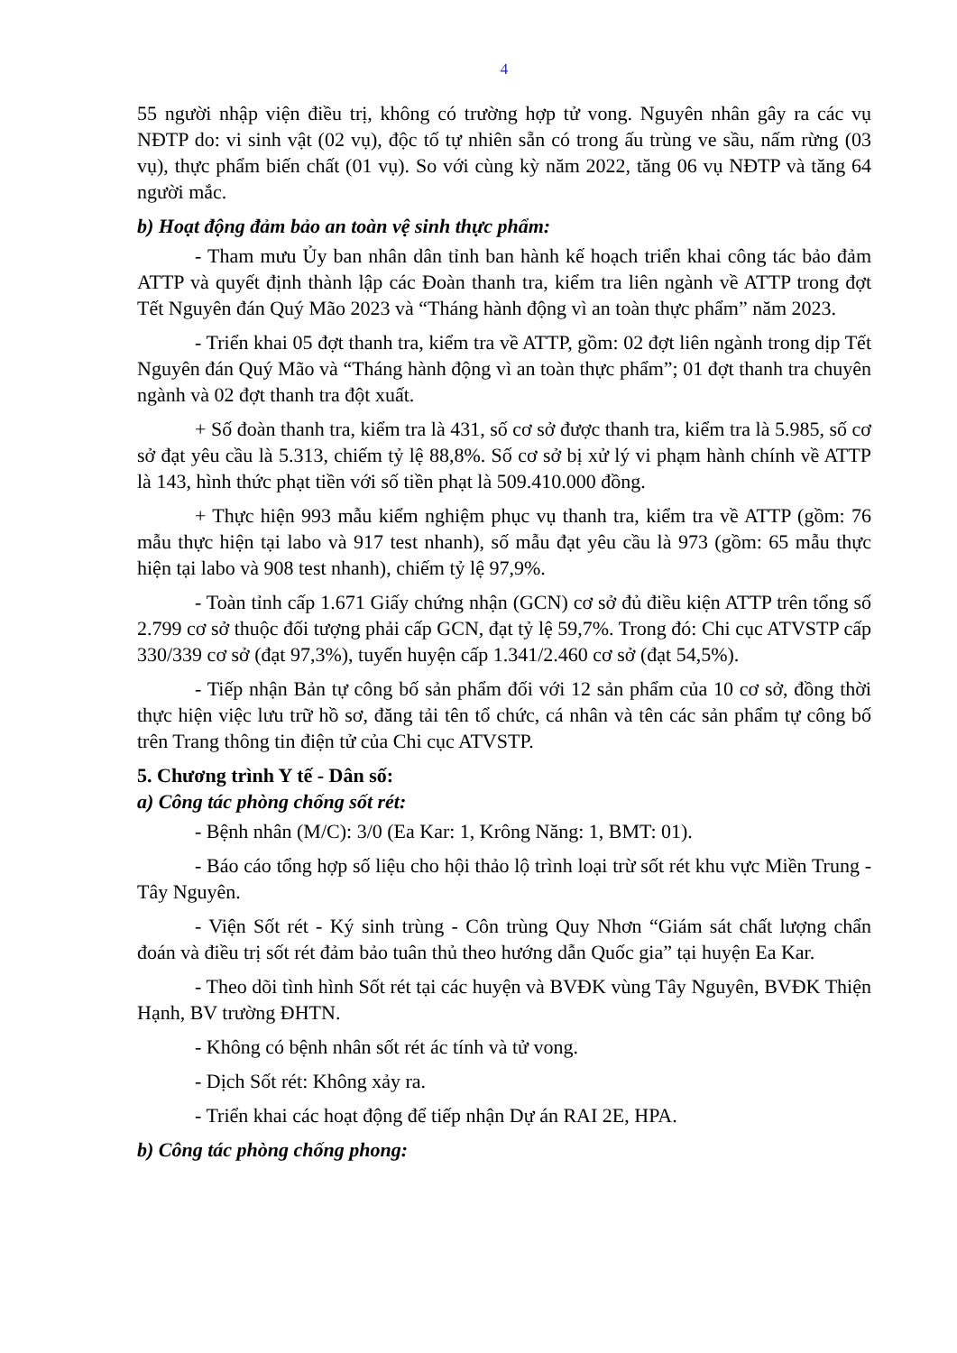4
55 người nhập viện điều trị, không có trường hợp tử vong. Nguyên nhân gây ra các vụ NĐTP do: vi sinh vật (02 vụ), độc tố tự nhiên sẵn có trong ấu trùng ve sầu, nấm rừng (03 vụ), thực phẩm biến chất (01 vụ). So với cùng kỳ năm 2022, tăng 06 vụ NĐTP và tăng 64 người mắc.
b) Hoạt động đảm bảo an toàn vệ sinh thực phẩm:
- Tham mưu Ủy ban nhân dân tỉnh ban hành kế hoạch triển khai công tác bảo đảm ATTP và quyết định thành lập các Đoàn thanh tra, kiểm tra liên ngành về ATTP trong đợt Tết Nguyên đán Quý Mão 2023 và “Tháng hành động vì an toàn thực phẩm” năm 2023.
- Triển khai 05 đợt thanh tra, kiểm tra về ATTP, gồm: 02 đợt liên ngành trong dịp Tết Nguyên đán Quý Mão và “Tháng hành động vì an toàn thực phẩm”; 01 đợt thanh tra chuyên ngành và 02 đợt thanh tra đột xuất.
+ Số đoàn thanh tra, kiểm tra là 431, số cơ sở được thanh tra, kiểm tra là 5.985, số cơ sở đạt yêu cầu là 5.313, chiếm tỷ lệ 88,8%. Số cơ sở bị xử lý vi phạm hành chính về ATTP là 143, hình thức phạt tiền với số tiền phạt là 509.410.000 đồng.
+ Thực hiện 993 mẫu kiểm nghiệm phục vụ thanh tra, kiểm tra về ATTP (gồm: 76 mẫu thực hiện tại labo và 917 test nhanh), số mẫu đạt yêu cầu là 973 (gồm: 65 mẫu thực hiện tại labo và 908 test nhanh), chiếm tỷ lệ 97,9%.
- Toàn tỉnh cấp 1.671 Giấy chứng nhận (GCN) cơ sở đủ điều kiện ATTP trên tổng số 2.799 cơ sở thuộc đối tượng phải cấp GCN, đạt tỷ lệ 59,7%. Trong đó: Chi cục ATVSTP cấp 330/339 cơ sở (đạt 97,3%), tuyến huyện cấp 1.341/2.460 cơ sở (đạt 54,5%).
- Tiếp nhận Bản tự công bố sản phẩm đối với 12 sản phẩm của 10 cơ sở, đồng thời thực hiện việc lưu trữ hồ sơ, đăng tải tên tổ chức, cá nhân và tên các sản phẩm tự công bố trên Trang thông tin điện tử của Chi cục ATVSTP.
5. Chương trình Y tế - Dân số:
a) Công tác phòng chống sốt rét:
- Bệnh nhân (M/C): 3/0 (Ea Kar: 1, Krông Năng: 1, BMT: 01).
- Báo cáo tổng hợp số liệu cho hội thảo lộ trình loại trừ sốt rét khu vực Miền Trung - Tây Nguyên.
- Viện Sốt rét - Ký sinh trùng - Côn trùng Quy Nhơn “Giám sát chất lượng chẩn đoán và điều trị sốt rét đảm bảo tuân thủ theo hướng dẫn Quốc gia” tại huyện Ea Kar.
- Theo dõi tình hình Sốt rét tại các huyện và BVĐK vùng Tây Nguyên, BVĐK Thiện Hạnh, BV trường ĐHTN.
- Không có bệnh nhân sốt rét ác tính và tử vong.
- Dịch Sốt rét: Không xảy ra.
- Triển khai các hoạt động để tiếp nhận Dự án RAI 2E, HPA.
b) Công tác phòng chống phong: